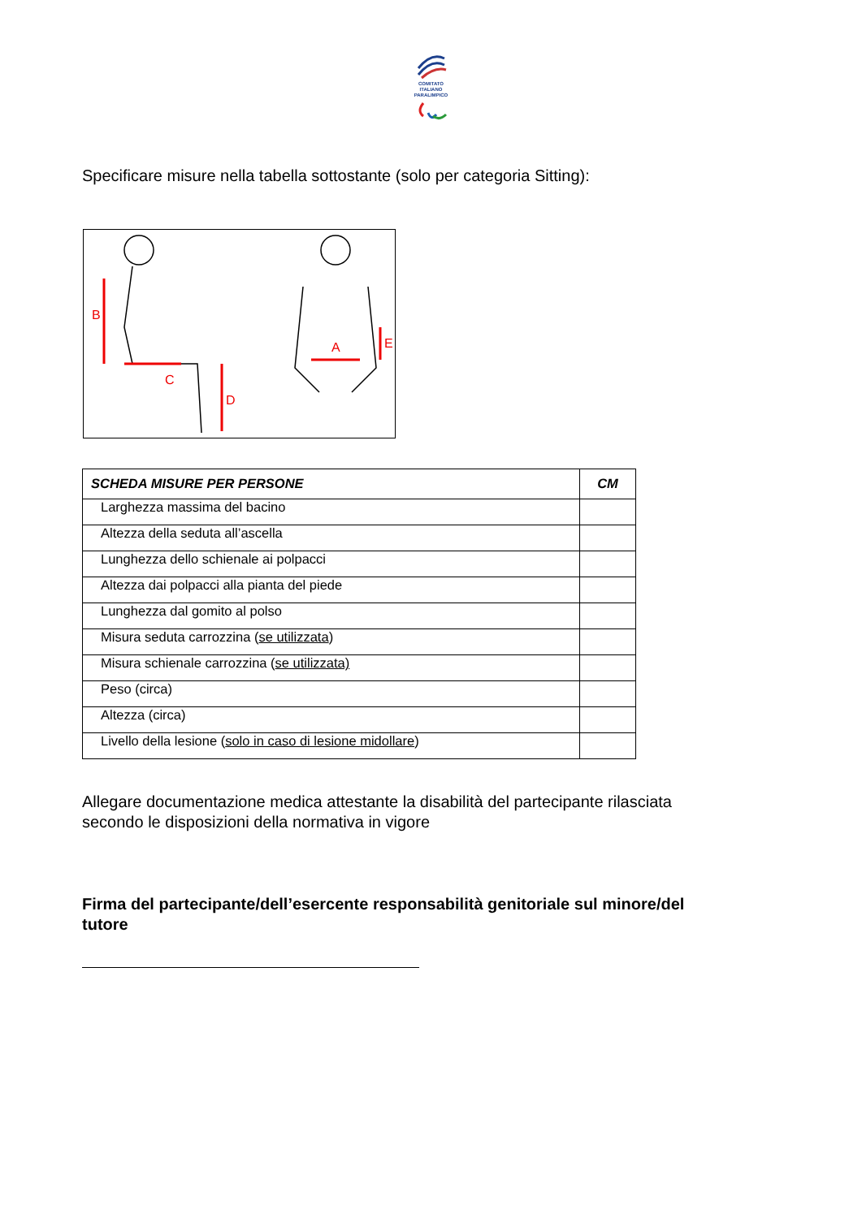COMITATO
ITALIANO
PARALIMPICO
Specificare misure nella tabella sottostante (solo per categoria Sitting):
B
C
D
A
E
| SCHEDA MISURE PER PERSONE | CM |
| --- | --- |
| Larghezza massima del bacino | |
| Altezza della seduta all’ascella | |
| Lunghezza dello schienale ai polpacci | |
| Altezza dai polpacci alla pianta del piede | |
| Lunghezza dal gomito al polso | |
| Misura seduta carrozzina ( se utilizzata ) | |
| Misura schienale carrozzina ( se utilizzata) | |
| Peso (circa) | |
| Altezza (circa) | |
| Livello della lesione ( solo in caso di lesione midollare ) | |
Allegare documentazione medica attestante la disabilità del partecipante rilasciata
secondo le disposizioni della normativa in vigore
Firma del partecipante/dell’esercente responsabilità genitoriale sul minore/del
tutore